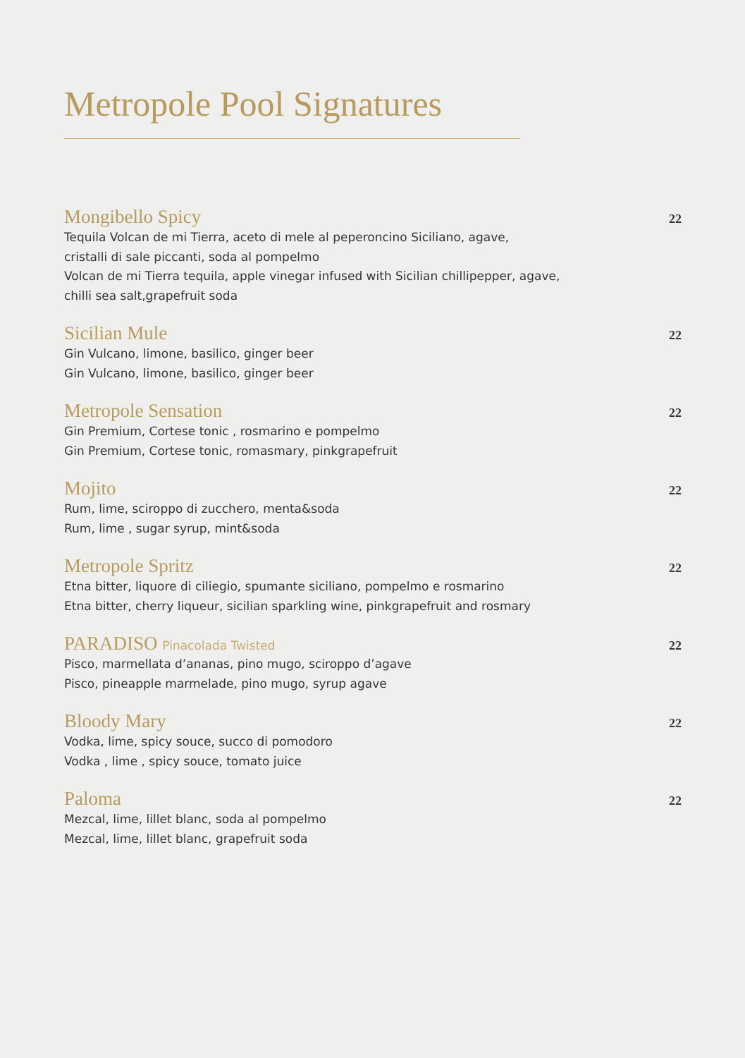Metropole Pool Signatures
Mongibello Spicy 22
Tequila Volcan de mi Tierra, aceto di mele al peperoncino Siciliano, agave,
cristalli di sale piccanti, soda al pompelmo
Volcan de mi Tierra tequila, apple vinegar infused with Sicilian chillipepper, agave,
chilli sea salt,grapefruit soda
Sicilian Mule 22
Gin Vulcano, limone, basilico, ginger beer
Gin Vulcano, limone, basilico, ginger beer
Metropole Sensation 22
Gin Premium, Cortese tonic , rosmarino e pompelmo
Gin Premium, Cortese tonic, romasmary, pinkgrapefruit
Mojito 22
Rum, lime, sciroppo di zucchero, menta&soda
Rum, lime , sugar syrup, mint&soda
Metropole Spritz 22
Etna bitter, liquore di ciliegio, spumante siciliano, pompelmo e rosmarino
Etna bitter, cherry liqueur, sicilian sparkling wine, pinkgrapefruit and rosmary
PARADISO Pinacolada Twisted 22
Pisco, marmellata d’ananas, pino mugo, sciroppo d’agave
Pisco, pineapple marmelade, pino mugo, syrup agave
Bloody Mary 22
Vodka, lime, spicy souce, succo di pomodoro
Vodka , lime , spicy souce, tomato juice
Paloma 22
Mezcal, lime, lillet blanc, soda al pompelmo
Mezcal, lime, lillet blanc, grapefruit soda